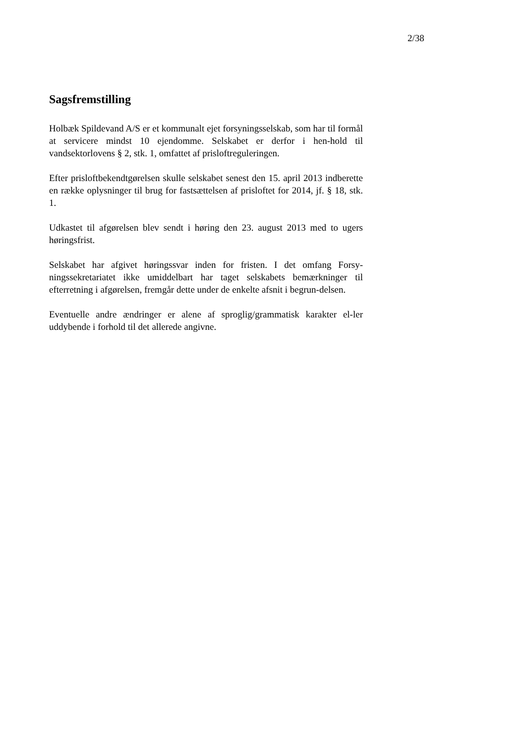2/38
Sagsfremstilling
Holbæk Spildevand A/S er et kommunalt ejet forsyningsselskab, som har til formål at servicere mindst 10 ejendomme. Selskabet er derfor i hen-hold til vandsektorlovens § 2, stk. 1, omfattet af prisloftreguleringen.
Efter prisloftbekendtgørelsen skulle selskabet senest den 15. april 2013 indberette en række oplysninger til brug for fastsættelsen af prisloftet for 2014, jf. § 18, stk. 1.
Udkastet til afgørelsen blev sendt i høring den 23. august 2013 med to ugers høringsfrist.
Selskabet har afgivet høringssvar inden for fristen. I det omfang Forsy-ningssekretariatet ikke umiddelbart har taget selskabets bemærkninger til efterretning i afgørelsen, fremgår dette under de enkelte afsnit i begrun-delsen.
Eventuelle andre ændringer er alene af sproglig/grammatisk karakter el-ler uddybende i forhold til det allerede angivne.